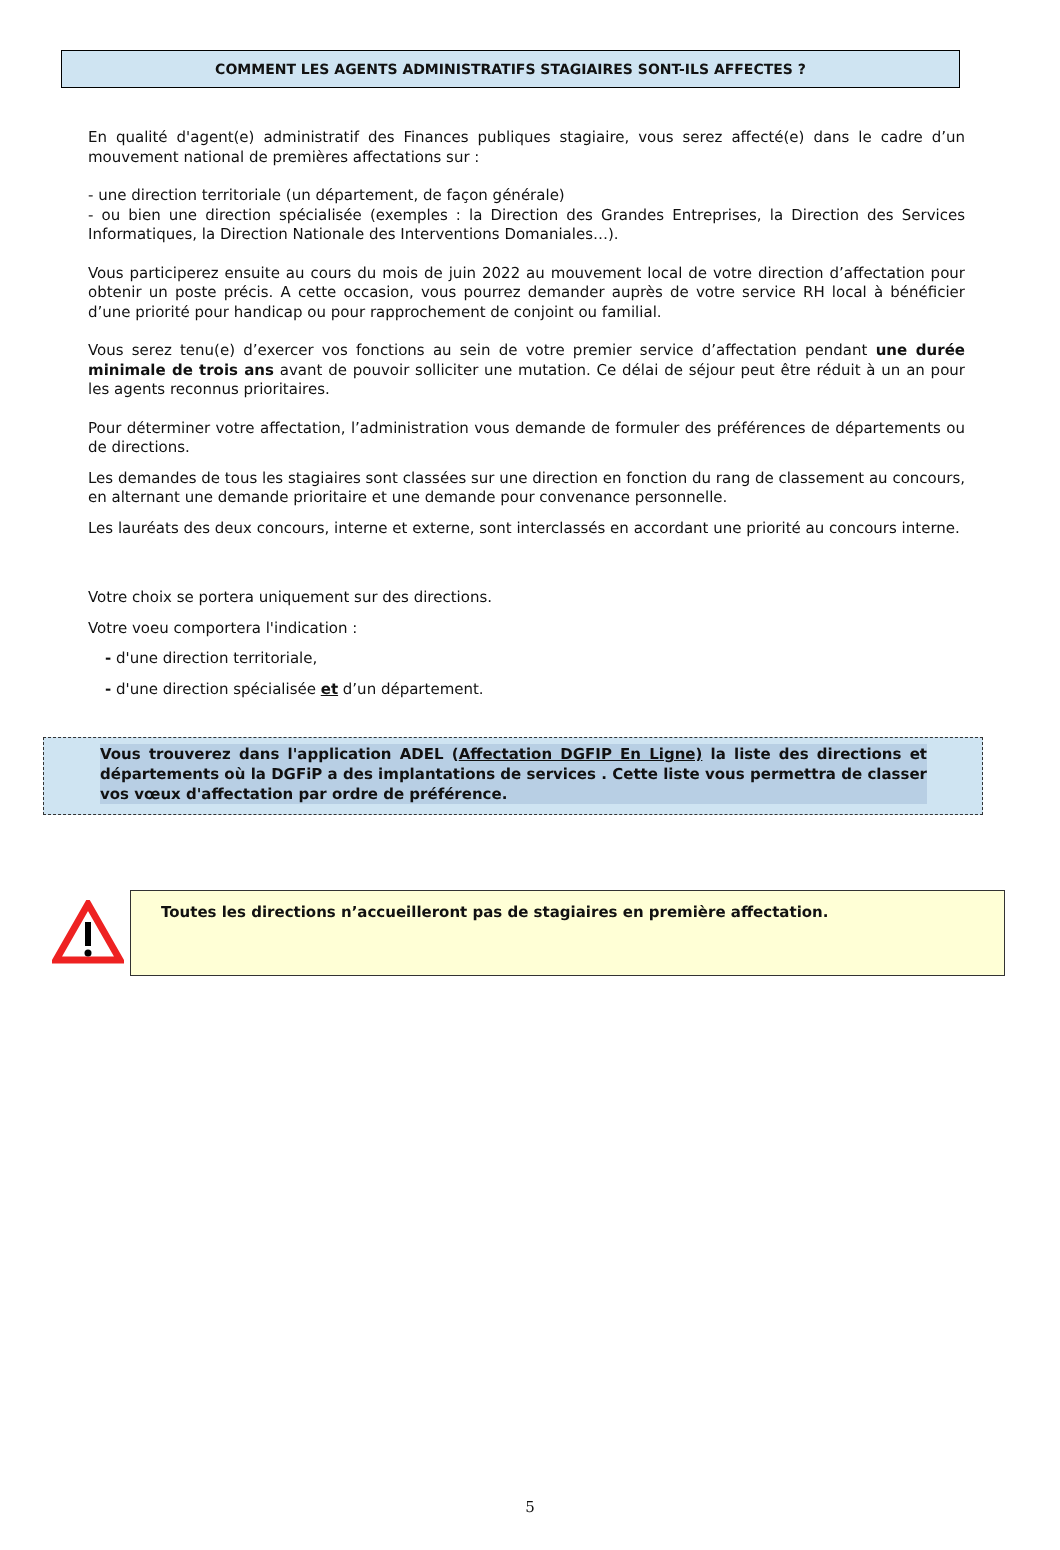COMMENT LES AGENTS ADMINISTRATIFS STAGIAIRES SONT-ILS AFFECTES ?
En qualité d'agent(e) administratif des Finances publiques stagiaire, vous serez affecté(e) dans le cadre d’un mouvement national de premières affectations sur :
- une direction territoriale (un département, de façon générale)
- ou bien une direction spécialisée (exemples : la Direction des Grandes Entreprises, la Direction des Services Informatiques, la Direction Nationale des Interventions Domaniales…).
Vous participerez ensuite au cours du mois de juin 2022 au mouvement local de votre direction d’affectation pour obtenir un poste précis. A cette occasion, vous pourrez demander auprès de votre service RH local à bénéficier d’une priorité pour handicap ou pour rapprochement de conjoint ou familial.
Vous serez tenu(e) d’exercer vos fonctions au sein de votre premier service d’affectation pendant une durée minimale de trois ans avant de pouvoir solliciter une mutation. Ce délai de séjour peut être réduit à un an pour les agents reconnus prioritaires.
Pour déterminer votre affectation, l’administration vous demande de formuler des préférences de départements ou de directions.
Les demandes de tous les stagiaires sont classées sur une direction en fonction du rang de classement au concours, en alternant une demande prioritaire et une demande pour convenance personnelle.
Les lauréats des deux concours, interne et externe, sont interclassés en accordant une priorité au concours interne.
Votre choix se portera uniquement sur des directions.
Votre voeu comportera l'indication :
- d'une direction territoriale,
- d'une direction spécialisée et d’un département.
Vous trouverez dans l'application ADEL (Affectation DGFIP En Ligne) la liste des directions et départements où la DGFiP a des implantations de services . Cette liste vous permettra de classer vos vœux d'affectation par ordre de préférence.
Toutes les directions n’accueilleront pas de stagiaires en première affectation.
5